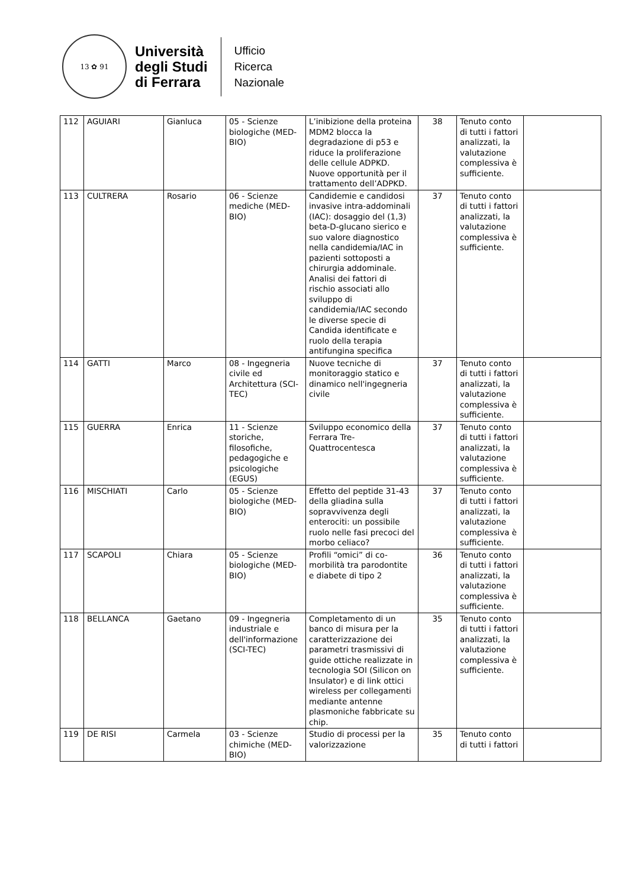13 ✿ 91
Università
degli Studi
di Ferrara
Ufficio
Ricerca
Nazionale
| 112 | AGUIARI | Gianluca | 05 - Scienze biologiche (MED-BIO) | L’inibizione della proteina MDM2 blocca la degradazione di p53 e riduce la proliferazione delle cellule ADPKD. Nuove opportunità per il trattamento dell’ADPKD. | 38 | Tenuto conto di tutti i fattori analizzati, la valutazione complessiva è sufficiente. | |
| 113 | CULTRERA | Rosario | 06 - Scienze mediche (MED-BIO) | Candidemie e candidosi invasive intra-addominali (IAC): dosaggio del (1,3) beta-D-glucano sierico e suo valore diagnostico nella candidemia/IAC in pazienti sottoposti a chirurgia addominale. Analisi dei fattori di rischio associati allo sviluppo di candidemia/IAC secondo le diverse specie di Candida identificate e ruolo della terapia antifungina specifica | 37 | Tenuto conto di tutti i fattori analizzati, la valutazione complessiva è sufficiente. | |
| 114 | GATTI | Marco | 08 - Ingegneria civile ed Architettura (SCI-TEC) | Nuove tecniche di monitoraggio statico e dinamico nell'ingegneria civile | 37 | Tenuto conto di tutti i fattori analizzati, la valutazione complessiva è sufficiente. | |
| 115 | GUERRA | Enrica | 11 - Scienze storiche, filosofiche, pedagogiche e psicologiche (EGUS) | Sviluppo economico della Ferrara Tre-Quattrocentesca | 37 | Tenuto conto di tutti i fattori analizzati, la valutazione complessiva è sufficiente. | |
| 116 | MISCHIATI | Carlo | 05 - Scienze biologiche (MED-BIO) | Effetto del peptide 31-43 della gliadina sulla sopravvivenza degli enterociti: un possibile ruolo nelle fasi precoci del morbo celiaco? | 37 | Tenuto conto di tutti i fattori analizzati, la valutazione complessiva è sufficiente. | |
| 117 | SCAPOLI | Chiara | 05 - Scienze biologiche (MED-BIO) | Profili “omici” di co-morbilità tra parodontite e diabete di tipo 2 | 36 | Tenuto conto di tutti i fattori analizzati, la valutazione complessiva è sufficiente. | |
| 118 | BELLANCA | Gaetano | 09 - Ingegneria industriale e dell'informazione (SCI-TEC) | Completamento di un banco di misura per la caratterizzazione dei parametri trasmissivi di guide ottiche realizzate in tecnologia SOI (Silicon on Insulator) e di link ottici wireless per collegamenti mediante antenne plasmoniche fabbricate su chip. | 35 | Tenuto conto di tutti i fattori analizzati, la valutazione complessiva è sufficiente. | |
| 119 | DE RISI | Carmela | 03 - Scienze chimiche (MED-BIO) | Studio di processi per la valorizzazione | 35 | Tenuto conto di tutti i fattori | |